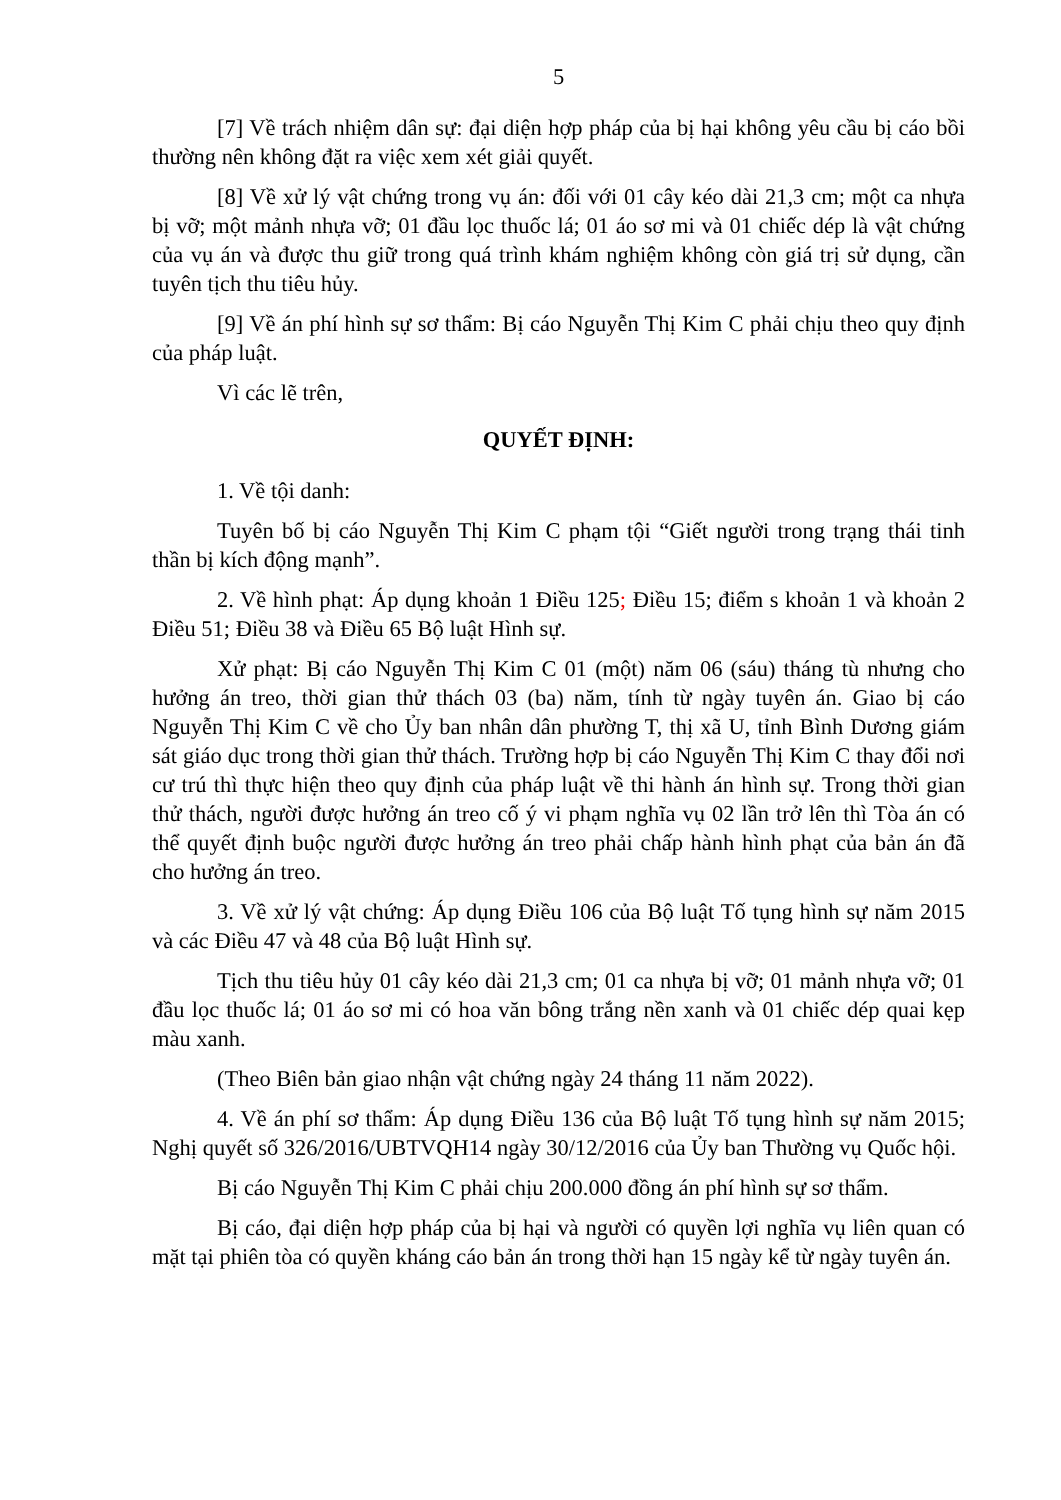5
[7] Về trách nhiệm dân sự: đại diện hợp pháp của bị hại không yêu cầu bị cáo bồi thường nên không đặt ra việc xem xét giải quyết.
[8] Về xử lý vật chứng trong vụ án: đối với 01 cây kéo dài 21,3 cm; một ca nhựa bị vỡ; một mảnh nhựa vỡ; 01 đầu lọc thuốc lá; 01 áo sơ mi và 01 chiếc dép là vật chứng của vụ án và được thu giữ trong quá trình khám nghiệm không còn giá trị sử dụng, cần tuyên tịch thu tiêu hủy.
[9] Về án phí hình sự sơ thẩm: Bị cáo Nguyễn Thị Kim C phải chịu theo quy định của pháp luật.
Vì các lẽ trên,
QUYẾT ĐỊNH:
1. Về tội danh:
Tuyên bố bị cáo Nguyễn Thị Kim C phạm tội “Giết người trong trạng thái tinh thần bị kích động mạnh”.
2. Về hình phạt: Áp dụng khoản 1 Điều 125; Điều 15; điểm s khoản 1 và khoản 2 Điều 51; Điều 38 và Điều 65 Bộ luật Hình sự.
Xử phạt: Bị cáo Nguyễn Thị Kim C 01 (một) năm 06 (sáu) tháng tù nhưng cho hưởng án treo, thời gian thử thách 03 (ba) năm, tính từ ngày tuyên án. Giao bị cáo Nguyễn Thị Kim C về cho Ủy ban nhân dân phường T, thị xã U, tỉnh Bình Dương giám sát giáo dục trong thời gian thử thách. Trường hợp bị cáo Nguyễn Thị Kim C thay đổi nơi cư trú thì thực hiện theo quy định của pháp luật về thi hành án hình sự. Trong thời gian thử thách, người được hưởng án treo cố ý vi phạm nghĩa vụ 02 lần trở lên thì Tòa án có thể quyết định buộc người được hưởng án treo phải chấp hành hình phạt của bản án đã cho hưởng án treo.
3. Về xử lý vật chứng: Áp dụng Điều 106 của Bộ luật Tố tụng hình sự năm 2015 và các Điều 47 và 48 của Bộ luật Hình sự.
Tịch thu tiêu hủy 01 cây kéo dài 21,3 cm; 01 ca nhựa bị vỡ; 01 mảnh nhựa vỡ; 01 đầu lọc thuốc lá; 01 áo sơ mi có hoa văn bông trắng nền xanh và 01 chiếc dép quai kẹp màu xanh.
(Theo Biên bản giao nhận vật chứng ngày 24 tháng 11 năm 2022).
4. Về án phí sơ thẩm: Áp dụng Điều 136 của Bộ luật Tố tụng hình sự năm 2015; Nghị quyết số 326/2016/UBTVQH14 ngày 30/12/2016 của Ủy ban Thường vụ Quốc hội.
Bị cáo Nguyễn Thị Kim C phải chịu 200.000 đồng án phí hình sự sơ thẩm.
Bị cáo, đại diện hợp pháp của bị hại và người có quyền lợi nghĩa vụ liên quan có mặt tại phiên tòa có quyền kháng cáo bản án trong thời hạn 15 ngày kể từ ngày tuyên án.